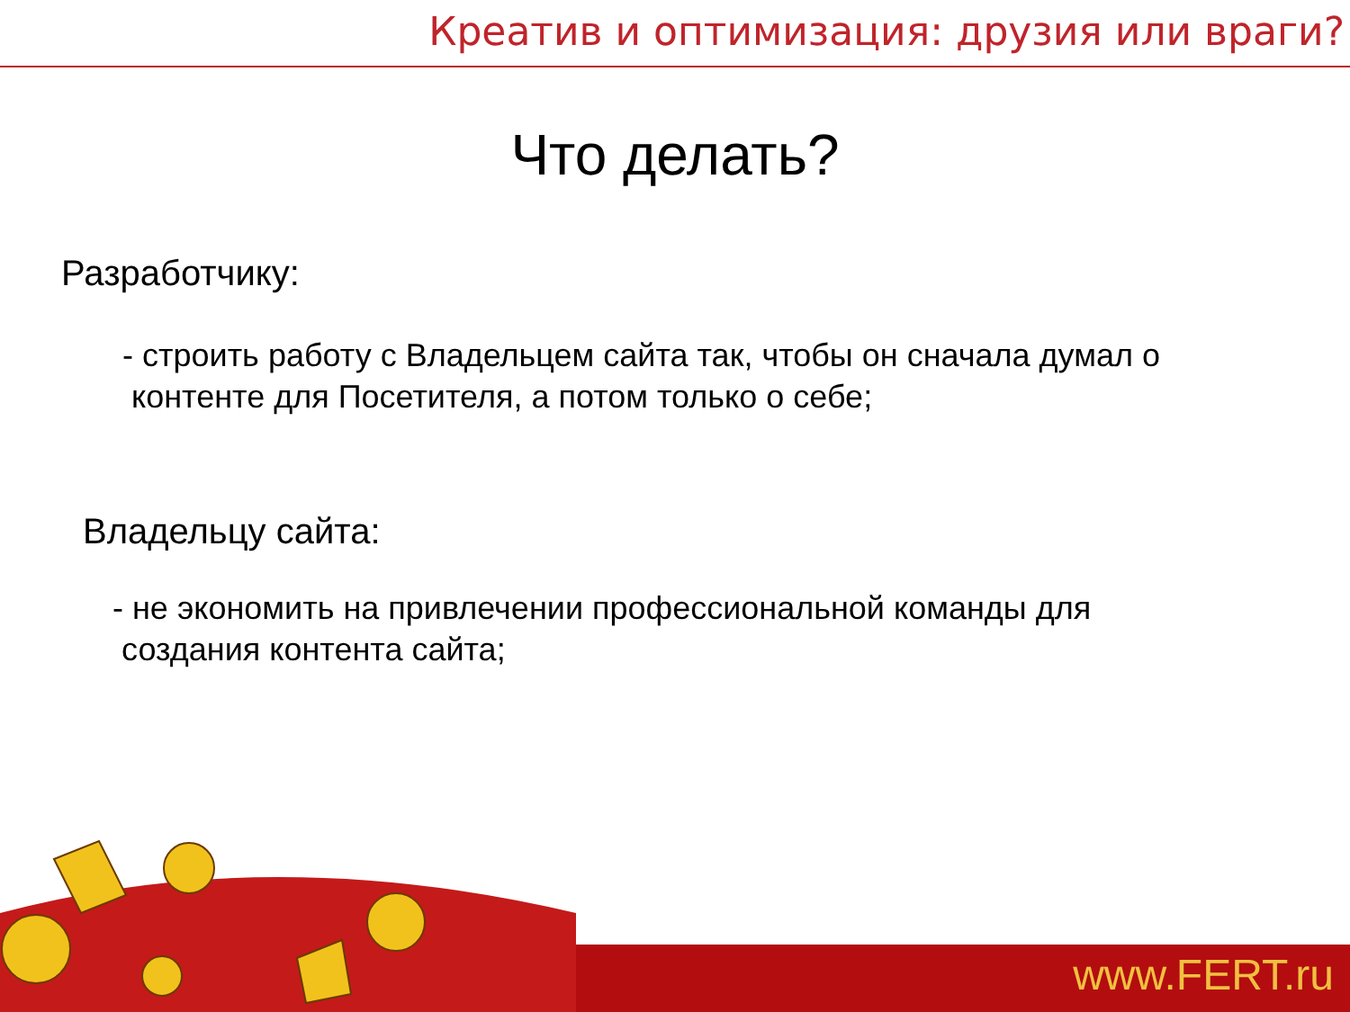Креатив и оптимизация: друзия или враги?
Что делать?
Разработчику:
- строить работу с Владельцем сайта так, чтобы он сначала думал о
контенте для Посетителя, а потом только о себе;
Владельцу сайта:
- не экономить на привлечении профессиональной команды для
создания контента сайта;
www.FERT.ru